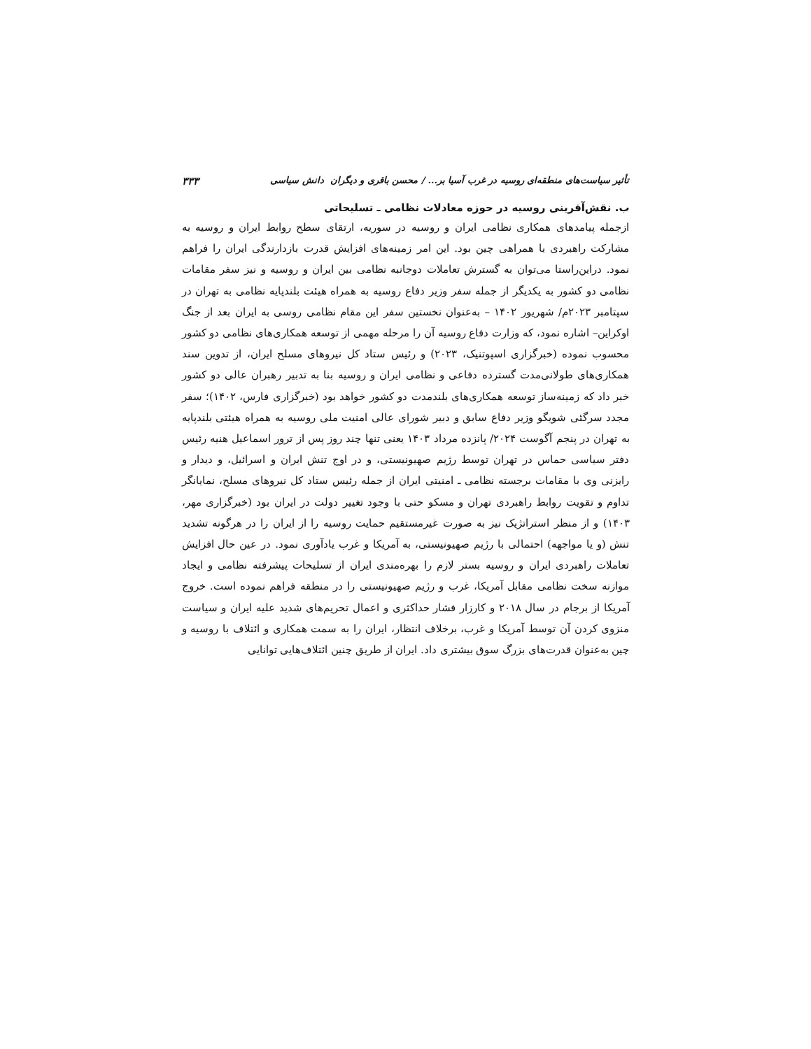تأثیر سیاست‌های منطقه‌ای روسیه در غرب آسیا بر... / محسن باقری و دیگران دانش سیاسی ۳۳۳
ب. نقش‌آفرینی روسیه در حوزه معادلات نظامی ـ تسلیحاتی
ازجمله پیامدهای همکاری نظامی ایران و روسیه در سوریه، ارتقای سطح روابط ایران و روسیه به مشارکت راهبردی با همراهی چین بود. این امر زمینه‌های افزایش قدرت بازدارندگی ایران را فراهم نمود. دراین‌راستا می‌توان به گسترش تعاملات دوجانبه نظامی بین ایران و روسیه و نیز سفر مقامات نظامی دو کشور به یکدیگر از جمله سفر وزیر دفاع روسیه به همراه هیئت بلندپایه نظامی به تهران در سپتامبر ۲۰۲۳م/ شهریور ۱۴۰۲ – به‌عنوان نخستین سفر این مقام نظامی روسی به ایران بعد از جنگ اوکراین– اشاره نمود، که وزارت دفاع روسیه آن را مرحله مهمی از توسعه همکاری‌های نظامی دو کشور محسوب نموده (خبرگزاری اسپوتنیک، ۲۰۲۳) و رئیس ستاد کل نیروهای مسلح ایران، از تدوین سند همکاری‌های طولانی‌مدت گسترده دفاعی و نظامی ایران و روسیه بنا به تدبیر رهبران عالی دو کشور خبر داد که زمینه‌ساز توسعه همکاری‌های بلندمدت دو کشور خواهد بود (خبرگزاری فارس، ۱۴۰۲)؛ سفر مجدد سرگئی شویگو وزیر دفاع سابق و دبیر شورای عالی امنیت ملی روسیه به همراه هیئتی بلندپایه به تهران در پنجم آگوست ۲۰۲۴/ پانزده مرداد ۱۴۰۳ یعنی تنها چند روز پس از ترور اسماعیل هنیه رئیس دفتر سیاسی حماس در تهران توسط رژیم صهیونیستی، و در اوج تنش ایران و اسرائیل، و دیدار و رایزنی وی با مقامات برجسته نظامی ـ امنیتی ایران از جمله رئیس ستاد کل نیروهای مسلح، نمایانگر تداوم و تقویت روابط راهبردی تهران و مسکو حتی با وجود تغییر دولت در ایران بود (خبرگزاری مهر، ۱۴۰۳) و از منظر استراتژیک نیز به صورت غیرمستقیم حمایت روسیه را از ایران را در هرگونه تشدید تنش (و یا مواجهه) احتمالی با رژیم صهیونیستی، به آمریکا و غرب یادآوری نمود. در عین حال افزایش تعاملات راهبردی ایران و روسیه بستر لازم را بهره‌مندی ایران از تسلیحات پیشرفته نظامی و ایجاد موازنه سخت نظامی مقابل آمریکا، غرب و رژیم صهیونیستی را در منطقه فراهم نموده است. خروج آمریکا از برجام در سال ۲۰۱۸ و کارزار فشار حداکثری و اعمال تحریم‌های شدید علیه ایران و سیاست منزوی کردن آن توسط آمریکا و غرب، برخلاف انتظار، ایران را به سمت همکاری و ائتلاف با روسیه و چین به‌عنوان قدرت‌های بزرگ سوق بیشتری داد. ایران از طریق چنین ائتلاف‌هایی توانایی